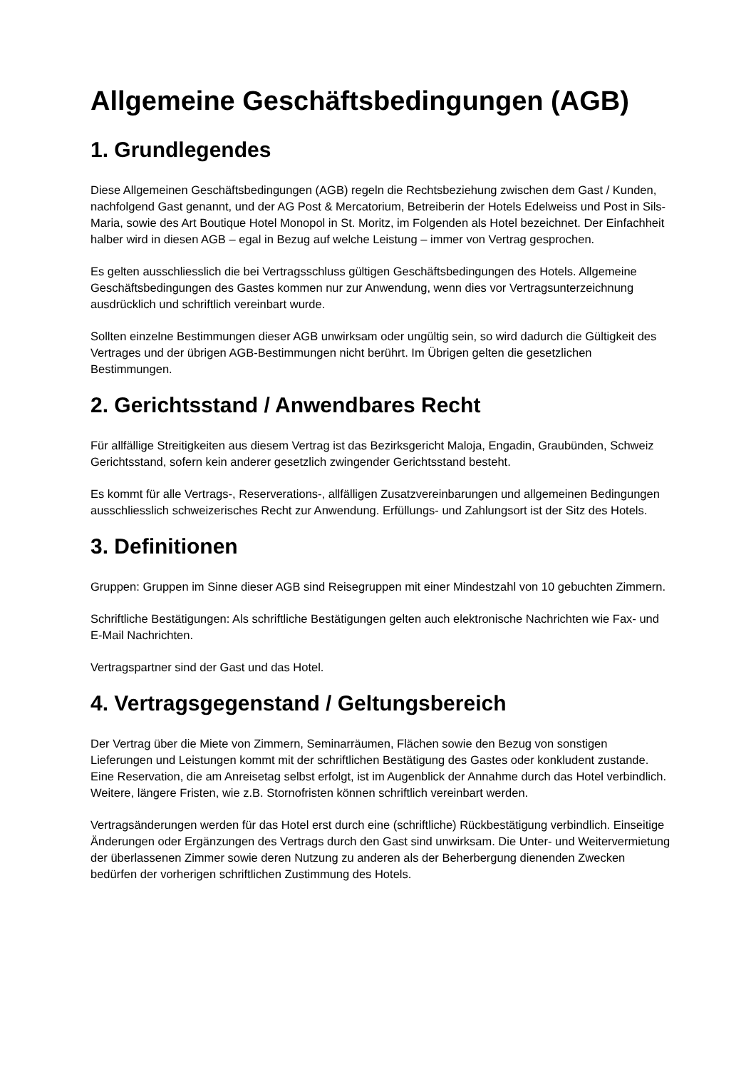Allgemeine Geschäftsbedingungen (AGB)
1. Grundlegendes
Diese Allgemeinen Geschäftsbedingungen (AGB) regeln die Rechtsbeziehung zwischen dem Gast / Kunden, nachfolgend Gast genannt, und der AG Post & Mercatorium, Betreiberin der Hotels Edelweiss und Post in Sils-Maria, sowie des Art Boutique Hotel Monopol in St. Moritz, im Folgenden als Hotel bezeichnet. Der Einfachheit halber wird in diesen AGB – egal in Bezug auf welche Leistung – immer von Vertrag gesprochen.
Es gelten ausschliesslich die bei Vertragsschluss gültigen Geschäftsbedingungen des Hotels. Allgemeine Geschäftsbedingungen des Gastes kommen nur zur Anwendung, wenn dies vor Vertragsunterzeichnung ausdrücklich und schriftlich vereinbart wurde.
Sollten einzelne Bestimmungen dieser AGB unwirksam oder ungültig sein, so wird dadurch die Gültigkeit des Vertrages und der übrigen AGB-Bestimmungen nicht berührt. Im Übrigen gelten die gesetzlichen Bestimmungen.
2. Gerichtsstand / Anwendbares Recht
Für allfällige Streitigkeiten aus diesem Vertrag ist das Bezirksgericht Maloja, Engadin, Graubünden, Schweiz Gerichtsstand, sofern kein anderer gesetzlich zwingender Gerichtsstand besteht.
Es kommt für alle Vertrags-, Reserverations-, allfälligen Zusatzvereinbarungen und allgemeinen Bedingungen ausschliesslich schweizerisches Recht zur Anwendung. Erfüllungs- und Zahlungsort ist der Sitz des Hotels.
3. Definitionen
Gruppen: Gruppen im Sinne dieser AGB sind Reisegruppen mit einer Mindestzahl von 10 gebuchten Zimmern.
Schriftliche Bestätigungen: Als schriftliche Bestätigungen gelten auch elektronische Nachrichten wie Fax- und E-Mail Nachrichten.
Vertragspartner sind der Gast und das Hotel.
4. Vertragsgegenstand / Geltungsbereich
Der Vertrag über die Miete von Zimmern, Seminarräumen, Flächen sowie den Bezug von sonstigen Lieferungen und Leistungen kommt mit der schriftlichen Bestätigung des Gastes oder konkludent zustande. Eine Reservation, die am Anreisetag selbst erfolgt, ist im Augenblick der Annahme durch das Hotel verbindlich. Weitere, längere Fristen, wie z.B. Stornofristen können schriftlich vereinbart werden.
Vertragsänderungen werden für das Hotel erst durch eine (schriftliche) Rückbestätigung verbindlich. Einseitige Änderungen oder Ergänzungen des Vertrags durch den Gast sind unwirksam. Die Unter- und Weitervermietung der überlassenen Zimmer sowie deren Nutzung zu anderen als der Beherbergung dienenden Zwecken bedürfen der vorherigen schriftlichen Zustimmung des Hotels.